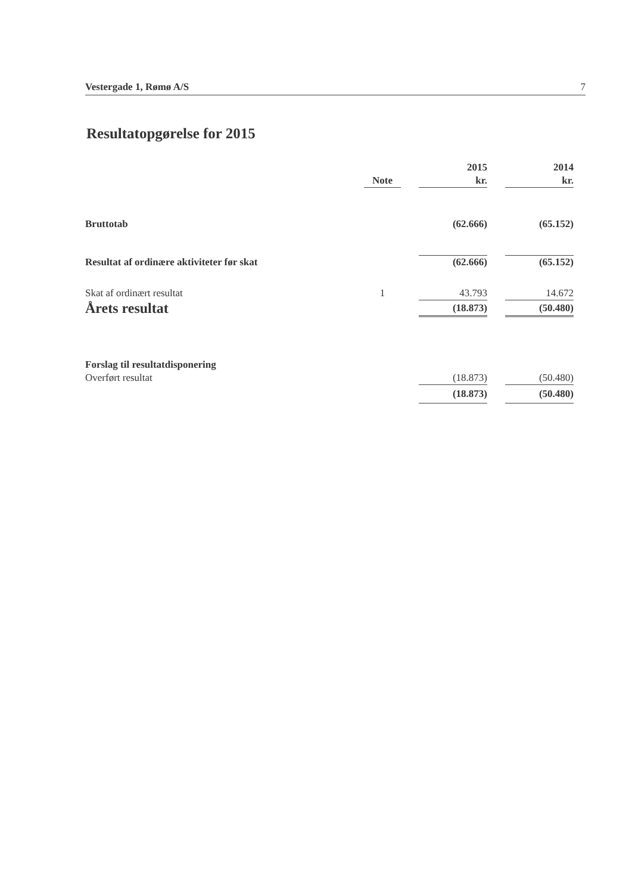Vestergade 1, Rømø A/S 7
Resultatopgørelse for 2015
| | | | 2015 | | 2014 |
| --- | --- | --- | --- | --- | --- |
| | Note | | kr. | | kr. |
| Bruttotab | | | (62.666) | | (65.152) |
| Resultat af ordinære aktiviteter før skat | | | (62.666) | | (65.152) |
| Skat af ordinært resultat | 1 | | 43.793 | | 14.672 |
| Årets resultat | | | (18.873) | | (50.480) |
| Forslag til resultatdisponering | | | | | |
| Overført resultat | | | (18.873) | | (50.480) |
| | | | (18.873) | | (50.480) |